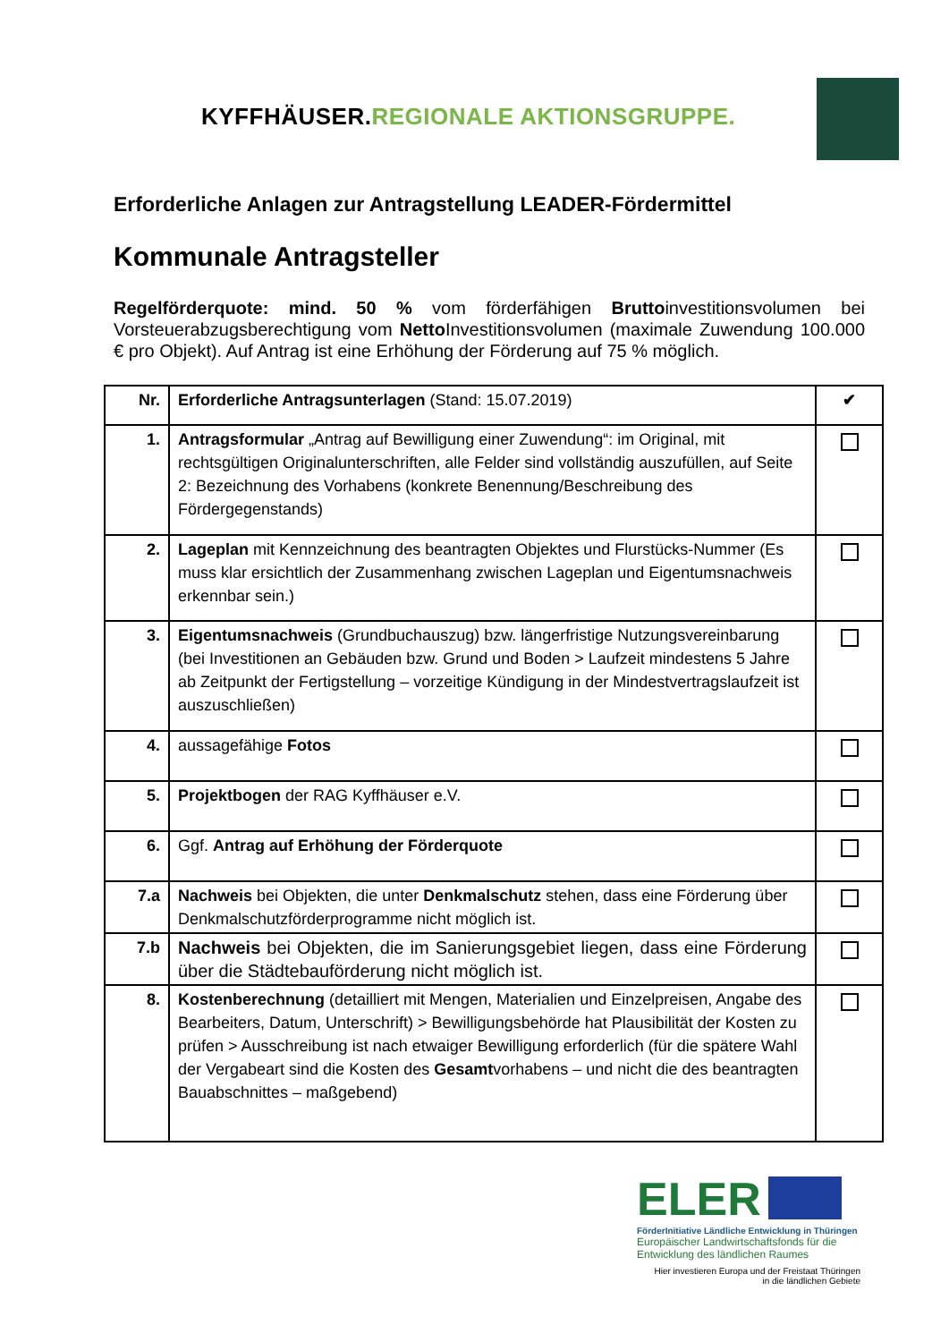KYFFHÄUSER.REGIONALE AKTIONSGRUPPE.
Erforderliche Anlagen zur Antragstellung LEADER-Fördermittel
Kommunale Antragsteller
Regelförderquote: mind. 50 % vom förderfähigen Bruttoinvestitionsvolumen bei Vorsteuerabzugsberechtigung vom Netto Investitionsvolumen (maximale Zuwendung 100.000 € pro Objekt). Auf Antrag ist eine Erhöhung der Förderung auf 75 % möglich.
| Nr. | Erforderliche Antragsunterlagen (Stand: 15.07.2019) | ✔ |
| --- | --- | --- |
| 1. | Antragsformular „Antrag auf Bewilligung einer Zuwendung“: im Original, mit rechtsgültigen Originalunterschriften, alle Felder sind vollständig auszufüllen, auf Seite 2: Bezeichnung des Vorhabens (konkrete Benennung/Beschreibung des Fördergegenstands) | |
| 2. | Lageplan mit Kennzeichnung des beantragten Objektes und Flurstücks-Nummer (Es muss klar ersichtlich der Zusammenhang zwischen Lageplan und Eigentumsnachweis erkennbar sein.) | |
| 3. | Eigentumsnachweis (Grundbuchauszug) bzw. längerfristige Nutzungsvereinbarung (bei Investitionen an Gebäuden bzw. Grund und Boden > Laufzeit mindestens 5 Jahre ab Zeitpunkt der Fertigstellung – vorzeitige Kündigung in der Mindestvertragslaufzeit ist auszuschließen) | |
| 4. | aussagefähige Fotos | |
| 5. | Projektbogen der RAG Kyffhäuser e.V. | |
| 6. | Ggf. Antrag auf Erhöhung der Förderquote | |
| 7.a | Nachweis bei Objekten, die unter Denkmalschutz stehen, dass eine Förderung über Denkmalschutzförderprogramme nicht möglich ist. | |
| 7.b | Nachweis bei Objekten, die im Sanierungsgebiet liegen, dass eine Förderung über die Städtebauförderung nicht möglich ist. | |
| 8. | Kostenberechnung (detailliert mit Mengen, Materialien und Einzelpreisen, Angabe des Bearbeiters, Datum, Unterschrift) > Bewilligungsbehörde hat Plausibilität der Kosten zu prüfen > Ausschreibung ist nach etwaiger Bewilligung erforderlich (für die spätere Wahl der Vergabeart sind die Kosten des Gesamt vorhabens – und nicht die des beantragten Bauabschnittes – maßgebend) | |
ELER
FörderInitiative Ländliche Entwicklung in Thüringen
Europäischer Landwirtschaftsfonds für die Entwicklung des ländlichen Raumes
Hier investieren Europa und der Freistaat Thüringen
in die ländlichen Gebiete